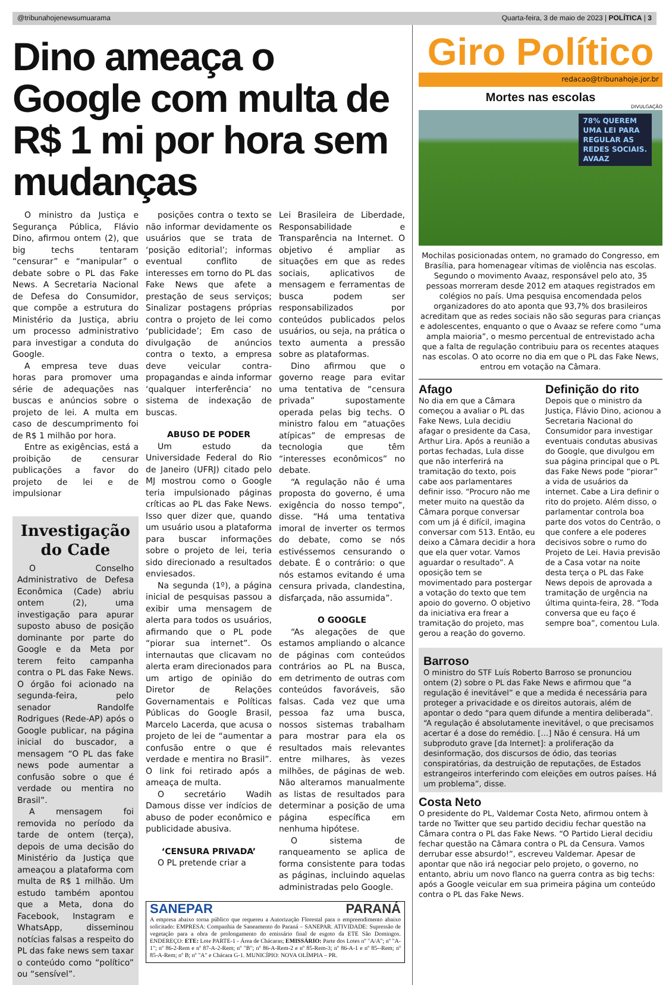@tribunahojenewsumuarama Quarta-feira, 3 de maio de 2023 | POLÍTICA | 3
Dino ameaça o Google com multa de R$ 1 mi por hora sem mudanças
O ministro da Justiça e Segurança Pública, Flávio Dino, afirmou ontem (2), que big techs tentaram “censurar” e “manipular” o debate sobre o PL das Fake News. A Secretaria Nacional de Defesa do Consumidor, que compõe a estrutura do Ministério da Justiça, abriu um processo administrativo para investigar a conduta do Google.
A empresa teve duas horas para promover uma série de adequações nas buscas e anúncios sobre o projeto de lei. A multa em caso de descumprimento foi de R$ 1 milhão por hora.
Entre as exigências, está a proibição de censurar publicações a favor do projeto de lei e de impulsionar
Investigação do Cade
O Conselho Administrativo de Defesa Econômica (Cade) abriu ontem (2), uma investigação para apurar suposto abuso de posição dominante por parte do Google e da Meta por terem feito campanha contra o PL das Fake News. O órgão foi acionado na segunda-feira, pelo senador Randolfe Rodrigues (Rede-AP) após o Google publicar, na página inicial do buscador, a mensagem “O PL das fake news pode aumentar a confusão sobre o que é verdade ou mentira no Brasil”.
A mensagem foi removida no período da tarde de ontem (terça), depois de uma decisão do Ministério da Justiça que ameaçou a plataforma com multa de R$ 1 milhão. Um estudo também apontou que a Meta, dona do Facebook, Instagram e WhatsApp, disseminou notícias falsas a respeito do PL das fake news sem taxar o conteúdo como “político” ou “sensível”.
posições contra o texto se não informar devidamente os usuários que se trata de ‘posição editorial’; informas eventual conflito de interesses em torno do PL das Fake News que afete a prestação de seus serviços; Sinalizar postagens próprias contra o projeto de lei como ‘publicidade’; Em caso de divulgação de anúncios contra o texto, a empresa deve veicular contra-propagandas e ainda informar ‘qualquer interferência’ no sistema de indexação de buscas.
ABUSO DE PODER
Um estudo da Universidade Federal do Rio de Janeiro (UFRJ) citado pelo MJ mostrou como o Google teria impulsionado páginas críticas ao PL das Fake News. Isso quer dizer que, quando um usuário usou a plataforma para buscar informações sobre o projeto de lei, teria sido direcionado a resultados enviesados.
Na segunda (1º), a página inicial de pesquisas passou a exibir uma mensagem de alerta para todos os usuários, afirmando que o PL pode “piorar sua internet”. Os internautas que clicavam no alerta eram direcionados para um artigo de opinião do Diretor de Relações Governamentais e Políticas Públicas do Google Brasil, Marcelo Lacerda, que acusa o projeto de lei de “aumentar a confusão entre o que é verdade e mentira no Brasil”. O link foi retirado após a ameaça de multa.
O secretário Wadih Damous disse ver indícios de abuso de poder econômico e publicidade abusiva.
‘CENSURA PRIVADA’
O PL pretende criar a
Lei Brasileira de Liberdade, Responsabilidade e Transparência na Internet. O objetivo é ampliar as situações em que as redes sociais, aplicativos de mensagem e ferramentas de busca podem ser responsabilizados por conteúdos publicados pelos usuários, ou seja, na prática o texto aumenta a pressão sobre as plataformas.
Dino afirmou que o governo reage para evitar uma tentativa de “censura privada” supostamente operada pelas big techs. O ministro falou em “atuações atípicas” de empresas de tecnologia que têm “interesses econômicos” no debate.
“A regulação não é uma proposta do governo, é uma exigência do nosso tempo”, disse. “Há uma tentativa imoral de inverter os termos do debate, como se nós estivéssemos censurando o debate. É o contrário: o que nós estamos evitando é uma censura privada, clandestina, disfarçada, não assumida”.
O GOOGLE
“As alegações de que estamos ampliando o alcance de páginas com conteúdos contrários ao PL na Busca, em detrimento de outras com conteúdos favoráveis, são falsas. Cada vez que uma pessoa faz uma busca, nossos sistemas trabalham para mostrar para ela os resultados mais relevantes entre milhares, às vezes milhões, de páginas de web. Não alteramos manualmente as listas de resultados para determinar a posição de uma página específica em nenhuma hipótese.
O sistema de ranqueamento se aplica de forma consistente para todas as páginas, incluindo aquelas administradas pelo Google.
SANEPAR PARANÁ
A empresa abaixo torna público que requereu a Autorização Florestal para o empreendimento abaixo solicitado: EMPRESA: Companhia de Saneamento do Paraná – SANEPAR. ATIVIDADE: Supressão de vegetação para a obra de prolongamento do emissário final de esgoto da ETE São Domingos. ENDEREÇO: ETE: Lote PARTE-1 - Área de Chácaras; EMISSÁRIO: Parte dos Lotes nº "A/A"; nº "A-1"; nº 86-2-Rem e nº 87-A-2-Rem; nº "B"; nº 86-A-Rem-2 e nº 85-Rem-3; nº 86-A-1 e nº 85--Rem; nº 85-A-Rem; nº B; nº "A" e Chácara G-1. MUNICÍPIO: NOVA OLÍMPIA – PR.
Giro Político
redacao@tribunahoje.jor.br
Mortes nas escolas
DIVULGAÇÃO
78% QUEREM
UMA LEI PARA
REGULAR AS
REDES SOCIAIS.
AVAAZ
Mochilas posicionadas ontem, no gramado do Congresso, em Brasília, para homenagear vítimas de violência nas escolas. Segundo o movimento Avaaz, responsável pelo ato, 35 pessoas morreram desde 2012 em ataques registrados em colégios no país. Uma pesquisa encomendada pelos organizadores do ato aponta que 93,7% dos brasileiros acreditam que as redes sociais não são seguras para crianças e adolescentes, enquanto o que o Avaaz se refere como “uma ampla maioria”, o mesmo percentual de entrevistado acha que a falta de regulação contribuiu para os recentes ataques nas escolas. O ato ocorre no dia em que o PL das Fake News, entrou em votação na Câmara.
Afago
No dia em que a Câmara começou a avaliar o PL das Fake News, Lula decidiu afagar o presidente da Casa, Arthur Lira. Após a reunião a portas fechadas, Lula disse que não interferirá na tramitação do texto, pois cabe aos parlamentares definir isso. “Procuro não me meter muito na questão da Câmara porque conversar com um já é difícil, imagina conversar com 513. Então, eu deixo a Câmara decidir a hora que ela quer votar. Vamos aguardar o resultado”. A oposição tem se movimentado para postergar a votação do texto que tem apoio do governo. O objetivo da iniciativa era frear a tramitação do projeto, mas gerou a reação do governo.
Definição do rito
Depois que o ministro da Justiça, Flávio Dino, acionou a Secretaria Nacional do Consumidor para investigar eventuais condutas abusivas do Google, que divulgou em sua página principal que o PL das Fake News pode “piorar” a vida de usuários da internet. Cabe a Lira definir o rito do projeto. Além disso, o parlamentar controla boa parte dos votos do Centrão, o que confere a ele poderes decisivos sobre o rumo do Projeto de Lei. Havia previsão de a Casa votar na noite desta terça o PL das Fake News depois de aprovada a tramitação de urgência na última quinta-feira, 28. “Toda conversa que eu faço é sempre boa”, comentou Lula.
Barroso
O ministro do STF Luís Roberto Barroso se pronunciou ontem (2) sobre o PL das Fake News e afirmou que “a regulação é inevitável” e que a medida é necessária para proteger a privacidade e os direitos autorais, além de apontar o dedo “para quem difunde a mentira deliberada”. “A regulação é absolutamente inevitável, o que precisamos acertar é a dose do remédio. […] Não é censura. Há um subproduto grave [da Internet]: a proliferação da desinformação, dos discursos de ódio, das teorias conspiratórias, da destruição de reputações, de Estados estrangeiros interferindo com eleições em outros países. Há um problema”, disse.
Costa Neto
O presidente do PL, Valdemar Costa Neto, afirmou ontem à tarde no Twitter que seu partido decidiu fechar questão na Câmara contra o PL das Fake News. “O Partido Lieral decidiu fechar questão na Câmara contra o PL da Censura. Vamos derrubar esse absurdo!”, escreveu Valdemar. Apesar de apontar que não irá negociar pelo projeto, o governo, no entanto, abriu um novo flanco na guerra contra as big techs: após a Google veicular em sua primeira página um conteúdo contra o PL das Fake News.